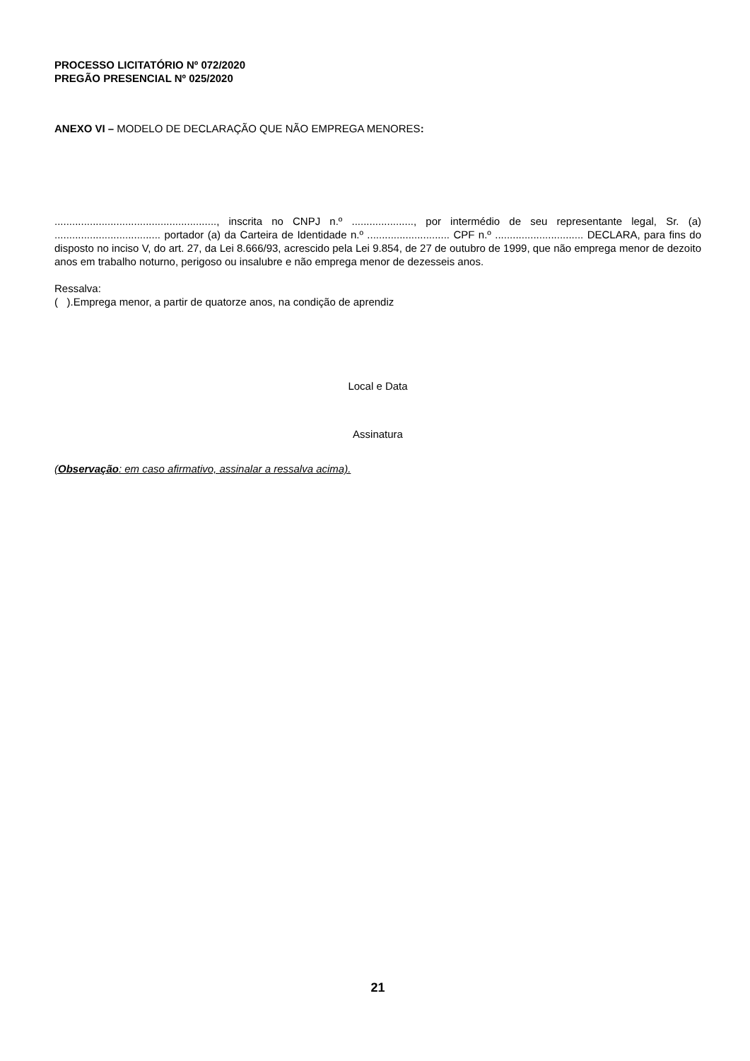PROCESSO LICITATÓRIO Nº 072/2020
PREGÃO PRESENCIAL Nº 025/2020
ANEXO VI – MODELO DE DECLARAÇÃO QUE NÃO EMPREGA MENORES:
......................................................., inscrita no CNPJ n.º ....................., por intermédio de seu representante legal, Sr. (a) .................................... portador (a) da Carteira de Identidade n.º ............................ CPF n.º .............................. DECLARA, para fins do disposto no inciso V, do art. 27, da Lei 8.666/93, acrescido pela Lei 9.854, de 27 de outubro de 1999, que não emprega menor de dezoito anos em trabalho noturno, perigoso ou insalubre e não emprega menor de dezesseis anos.
Ressalva:
( ).Emprega menor, a partir de quatorze anos, na condição de aprendiz
Local e Data
Assinatura
(Observação: em caso afirmativo, assinalar a ressalva acima).
21